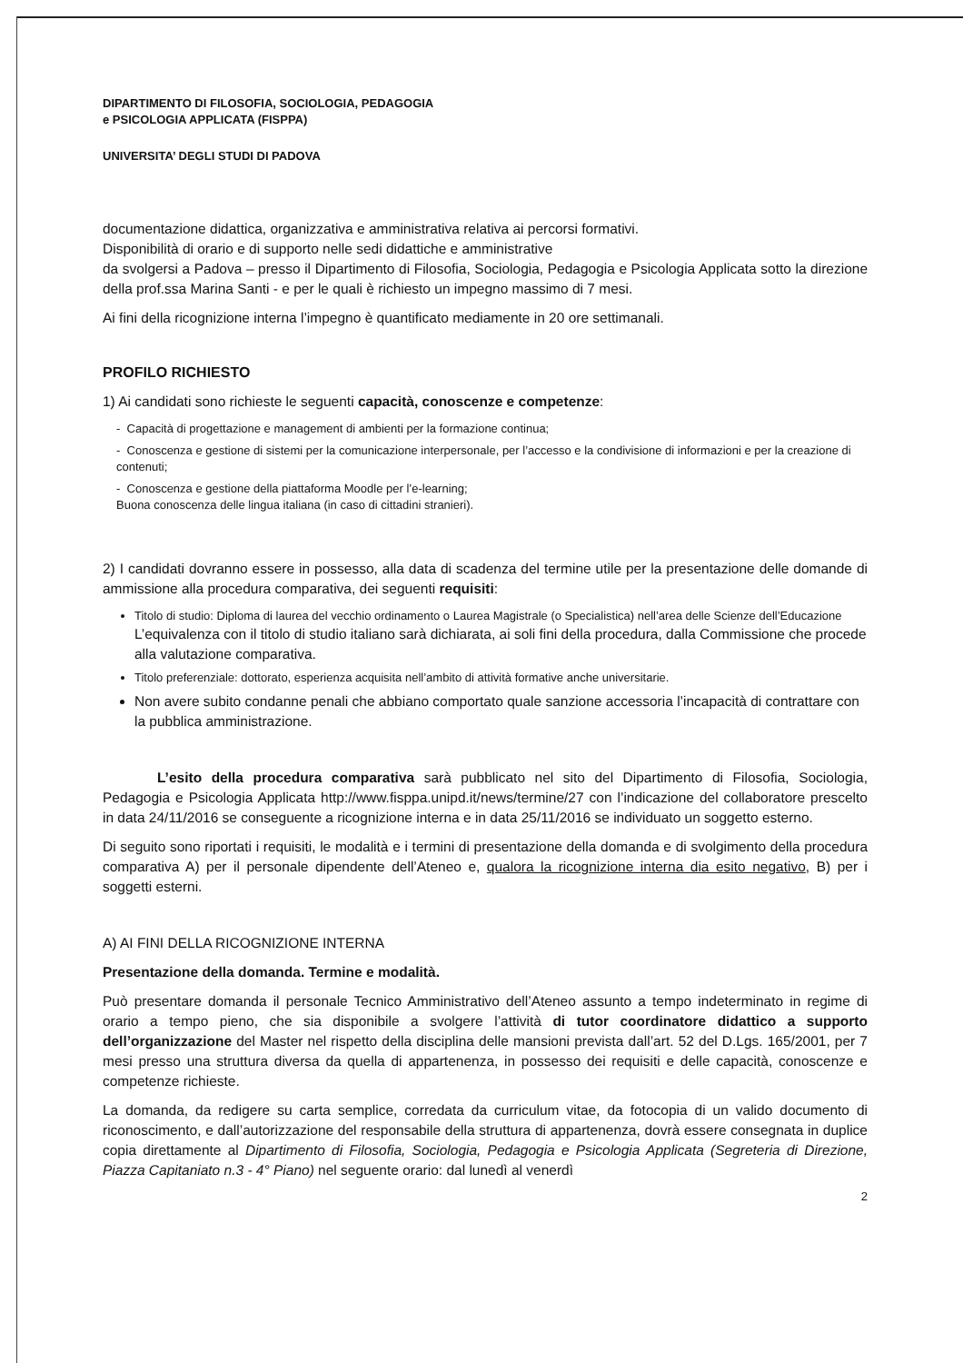DIPARTIMENTO DI FILOSOFIA, SOCIOLOGIA, PEDAGOGIA
e PSICOLOGIA APPLICATA (FISPPA)
UNIVERSITA’ DEGLI STUDI DI PADOVA
documentazione didattica, organizzativa e amministrativa relativa ai percorsi formativi.
Disponibilità di orario e di supporto nelle sedi didattiche e amministrative
da svolgersi a Padova – presso il Dipartimento di Filosofia, Sociologia, Pedagogia e Psicologia Applicata sotto la direzione della prof.ssa Marina Santi - e per le quali è richiesto un impegno massimo di 7 mesi.
Ai fini della ricognizione interna l’impegno è quantificato mediamente in 20 ore settimanali.
PROFILO RICHIESTO
1) Ai candidati sono richieste le seguenti capacità, conoscenze e competenze:
- Capacità di progettazione e management di ambienti per la formazione continua;
- Conoscenza e gestione di sistemi per la comunicazione interpersonale, per l’accesso e la condivisione di informazioni e per la creazione di contenuti;
- Conoscenza e gestione della piattaforma Moodle per l’e-learning;
Buona conoscenza delle lingua italiana (in caso di cittadini stranieri).
2) I candidati dovranno essere in possesso, alla data di scadenza del termine utile per la presentazione delle domande di ammissione alla procedura comparativa, dei seguenti requisiti:
Titolo di studio: Diploma di laurea del vecchio ordinamento o Laurea Magistrale (o Specialistica) nell’area delle Scienze dell’Educazione L’equivalenza con il titolo di studio italiano sarà dichiarata, ai soli fini della procedura, dalla Commissione che procede alla valutazione comparativa.
Titolo preferenziale: dottorato, esperienza acquisita nell’ambito di attività formative anche universitarie.
Non avere subito condanne penali che abbiano comportato quale sanzione accessoria l’incapacità di contrattare con la pubblica amministrazione.
L’esito della procedura comparativa sarà pubblicato nel sito del Dipartimento di Filosofia, Sociologia, Pedagogia e Psicologia Applicata http://www.fisppa.unipd.it/news/termine/27 con l’indicazione del collaboratore prescelto in data 24/11/2016 se conseguente a ricognizione interna e in data 25/11/2016 se individuato un soggetto esterno.
Di seguito sono riportati i requisiti, le modalità e i termini di presentazione della domanda e di svolgimento della procedura comparativa A) per il personale dipendente dell’Ateneo e, qualora la ricognizione interna dia esito negativo, B) per i soggetti esterni.
A) AI FINI DELLA RICOGNIZIONE INTERNA
Presentazione della domanda. Termine e modalità.
Può presentare domanda il personale Tecnico Amministrativo dell’Ateneo assunto a tempo indeterminato in regime di orario a tempo pieno, che sia disponibile a svolgere l’attività di tutor coordinatore didattico a supporto dell’organizzazione del Master nel rispetto della disciplina delle mansioni prevista dall’art. 52 del D.Lgs. 165/2001, per 7 mesi presso una struttura diversa da quella di appartenenza, in possesso dei requisiti e delle capacità, conoscenze e competenze richieste.
La domanda, da redigere su carta semplice, corredata da curriculum vitae, da fotocopia di un valido documento di riconoscimento, e dall’autorizzazione del responsabile della struttura di appartenenza, dovrà essere consegnata in duplice copia direttamente al Dipartimento di Filosofia, Sociologia, Pedagogia e Psicologia Applicata (Segreteria di Direzione, Piazza Capitaniato n.3 - 4° Piano) nel seguente orario: dal lunedì al venerdì
2